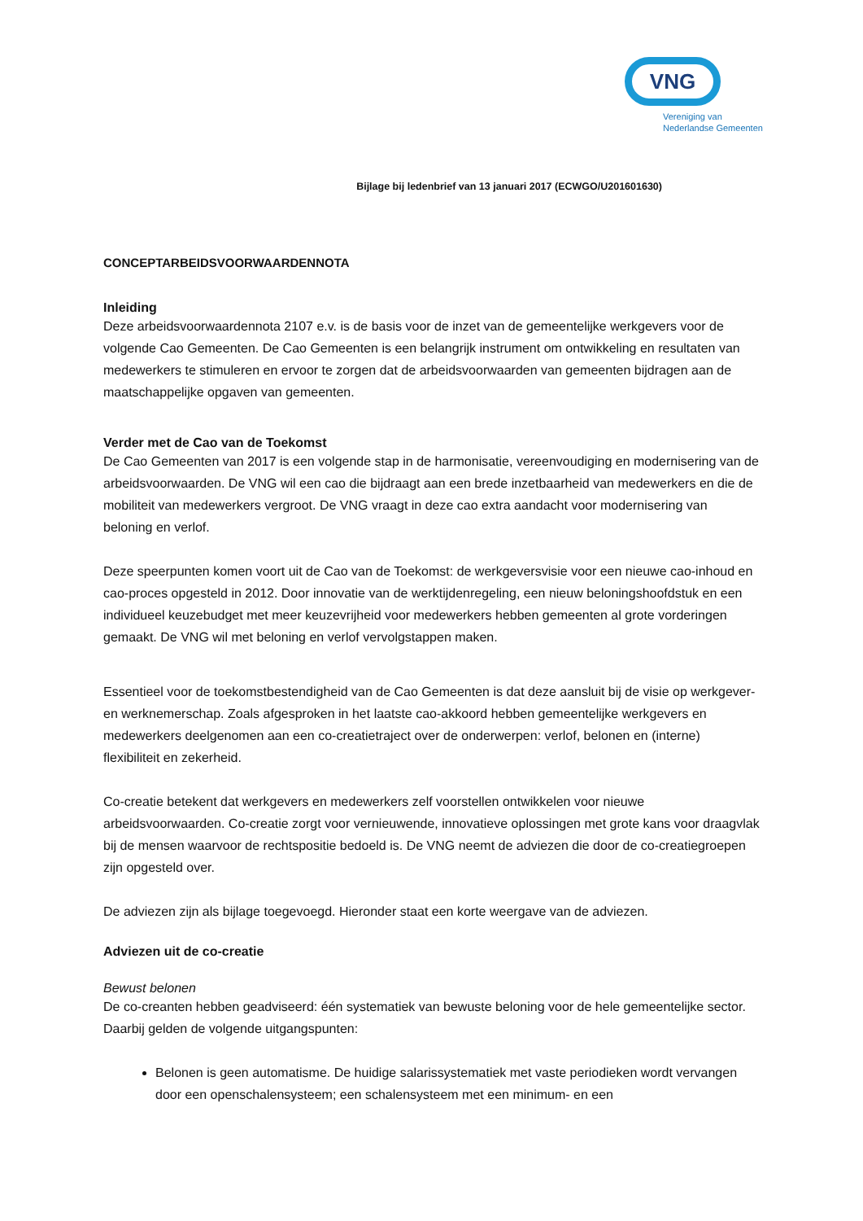VNG
Vereniging van
Nederlandse Gemeenten
Bijlage bij ledenbrief van 13 januari 2017 (ECWGO/U201601630)
CONCEPTARBEIDSVOORWAARDENNOTA
Inleiding
Deze arbeidsvoorwaardennota 2107 e.v. is de basis voor de inzet van de gemeentelijke werkgevers voor de volgende Cao Gemeenten. De Cao Gemeenten is een belangrijk instrument om ontwikkeling en resultaten van medewerkers te stimuleren en ervoor te zorgen dat de arbeidsvoorwaarden van gemeenten bijdragen aan de maatschappelijke opgaven van gemeenten.
Verder met de Cao van de Toekomst
De Cao Gemeenten van 2017 is een volgende stap in de harmonisatie, vereenvoudiging en modernisering van de arbeidsvoorwaarden. De VNG wil een cao die bijdraagt aan een brede inzetbaarheid van medewerkers en die de mobiliteit van medewerkers vergroot. De VNG vraagt in deze cao extra aandacht voor modernisering van beloning en verlof.
Deze speerpunten komen voort uit de Cao van de Toekomst: de werkgeversvisie voor een nieuwe cao-inhoud en cao-proces opgesteld in 2012. Door innovatie van de werktijdenregeling, een nieuw beloningshoofdstuk en een individueel keuzebudget met meer keuzevrijheid voor medewerkers hebben gemeenten al grote vorderingen gemaakt. De VNG wil met beloning en verlof vervolgstappen maken.
Essentieel voor de toekomstbestendigheid van de Cao Gemeenten is dat deze aansluit bij de visie op werkgever- en werknemerschap. Zoals afgesproken in het laatste cao-akkoord hebben gemeentelijke werkgevers en medewerkers deelgenomen aan een co-creatietraject over de onderwerpen: verlof, belonen en (interne) flexibiliteit en zekerheid.
Co-creatie betekent dat werkgevers en medewerkers zelf voorstellen ontwikkelen voor nieuwe arbeidsvoorwaarden. Co-creatie zorgt voor vernieuwende, innovatieve oplossingen met grote kans voor draagvlak bij de mensen waarvoor de rechtspositie bedoeld is. De VNG neemt de adviezen die door de co-creatiegroepen zijn opgesteld over.
De adviezen zijn als bijlage toegevoegd. Hieronder staat een korte weergave van de adviezen.
Adviezen uit de co-creatie
Bewust belonen
De co-creanten hebben geadviseerd: één systematiek van bewuste beloning voor de hele gemeentelijke sector. Daarbij gelden de volgende uitgangspunten:
Belonen is geen automatisme. De huidige salarissystematiek met vaste periodieken wordt vervangen door een openschalensysteem; een schalensysteem met een minimum- en een